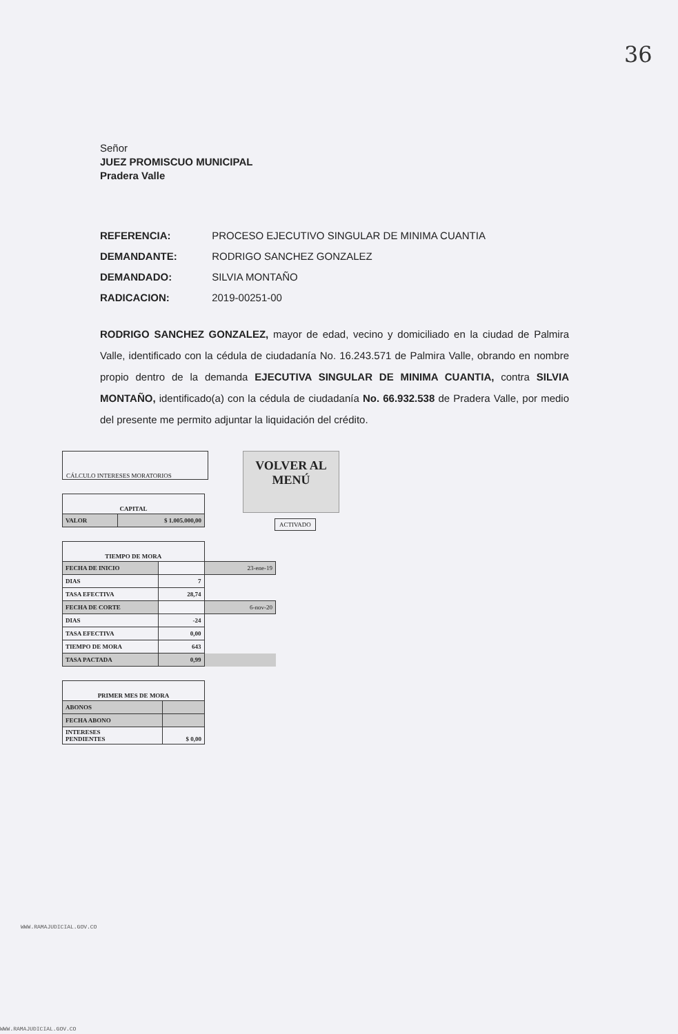36
Señor
JUEZ PROMISCUO MUNICIPAL
Pradera Valle
REFERENCIA: PROCESO EJECUTIVO SINGULAR DE MINIMA CUANTIA
DEMANDANTE: RODRIGO SANCHEZ GONZALEZ
DEMANDADO: SILVIA MONTAÑO
RADICACION: 2019-00251-00
RODRIGO SANCHEZ GONZALEZ, mayor de edad, vecino y domiciliado en la ciudad de Palmira Valle, identificado con la cédula de ciudadanía No. 16.243.571 de Palmira Valle, obrando en nombre propio dentro de la demanda EJECUTIVA SINGULAR DE MINIMA CUANTIA, contra SILVIA MONTAÑO, identificado(a) con la cédula de ciudadanía No. 66.932.538 de Pradera Valle, por medio del presente me permito adjuntar la liquidación del crédito.
CÁLCULO INTERESES MORATORIOS
VOLVER AL
MENÚ
ACTIVADO
| CAPITAL | |
| VALOR | $ 1.005.000,00 |
| TIEMPO DE MORA | | |
| FECHA DE INICIO | | 23-ene-19 |
| DIAS | 7 | |
| TASA EFECTIVA | 28,74 | |
| FECHA DE CORTE | | 6-nov-20 |
| DIAS | -24 | |
| TASA EFECTIVA | 0,00 | |
| TIEMPO DE MORA | 643 | |
| TASA PACTADA | 0,99 | |
| PRIMER MES DE MORA | |
| ABONOS | |
| FECHA ABONO | |
| INTERESES PENDIENTES | $ 0,00 |
WWW.RAMAJUDICIAL.GOV.CO
WWW.RAMAJUDICIAL.GOV.CO